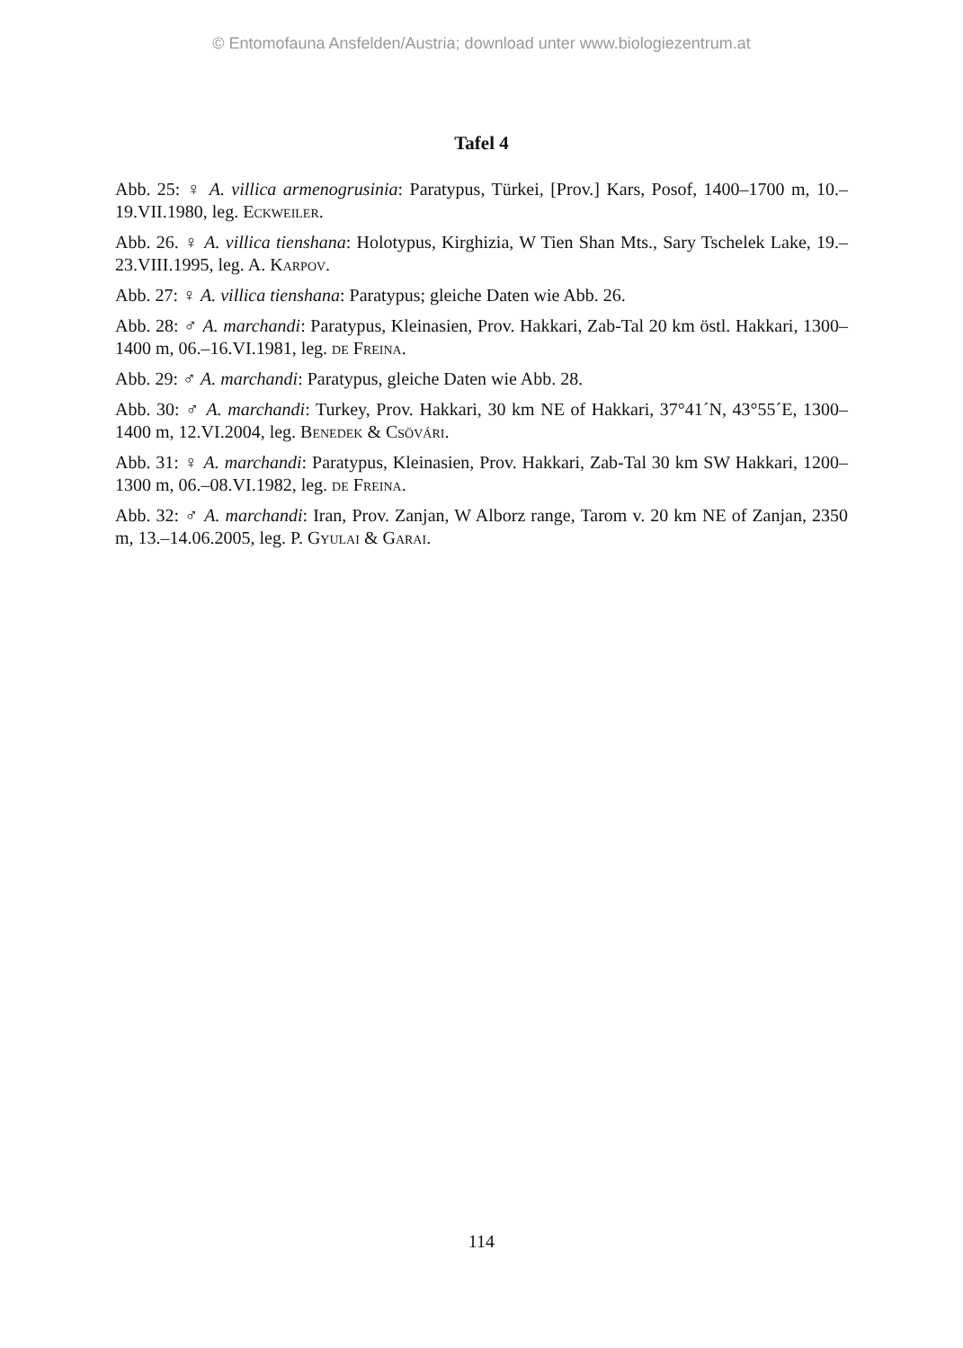© Entomofauna Ansfelden/Austria; download unter www.biologiezentrum.at
Tafel 4
Abb. 25: ♀ A. villica armenogrusinia: Paratypus, Türkei, [Prov.] Kars, Posof, 1400–1700 m, 10.–19.VII.1980, leg. Eckweiler.
Abb. 26. ♀ A. villica tienshana: Holotypus, Kirghizia, W Tien Shan Mts., Sary Tschelek Lake, 19.–23.VIII.1995, leg. A. Karpov.
Abb. 27: ♀ A. villica tienshana: Paratypus; gleiche Daten wie Abb. 26.
Abb. 28: ♂ A. marchandi: Paratypus, Kleinasien, Prov. Hakkari, Zab-Tal 20 km östl. Hakkari, 1300–1400 m, 06.–16.VI.1981, leg. de Freina.
Abb. 29: ♂ A. marchandi: Paratypus, gleiche Daten wie Abb. 28.
Abb. 30: ♂ A. marchandi: Turkey, Prov. Hakkari, 30 km NE of Hakkari, 37°41´N, 43°55´E, 1300–1400 m, 12.VI.2004, leg. Benedek & Csövári.
Abb. 31: ♀ A. marchandi: Paratypus, Kleinasien, Prov. Hakkari, Zab-Tal 30 km SW Hakkari, 1200–1300 m, 06.–08.VI.1982, leg. de Freina.
Abb. 32: ♂ A. marchandi: Iran, Prov. Zanjan, W Alborz range, Tarom v. 20 km NE of Zanjan, 2350 m, 13.–14.06.2005, leg. P. Gyulai & Garai.
114